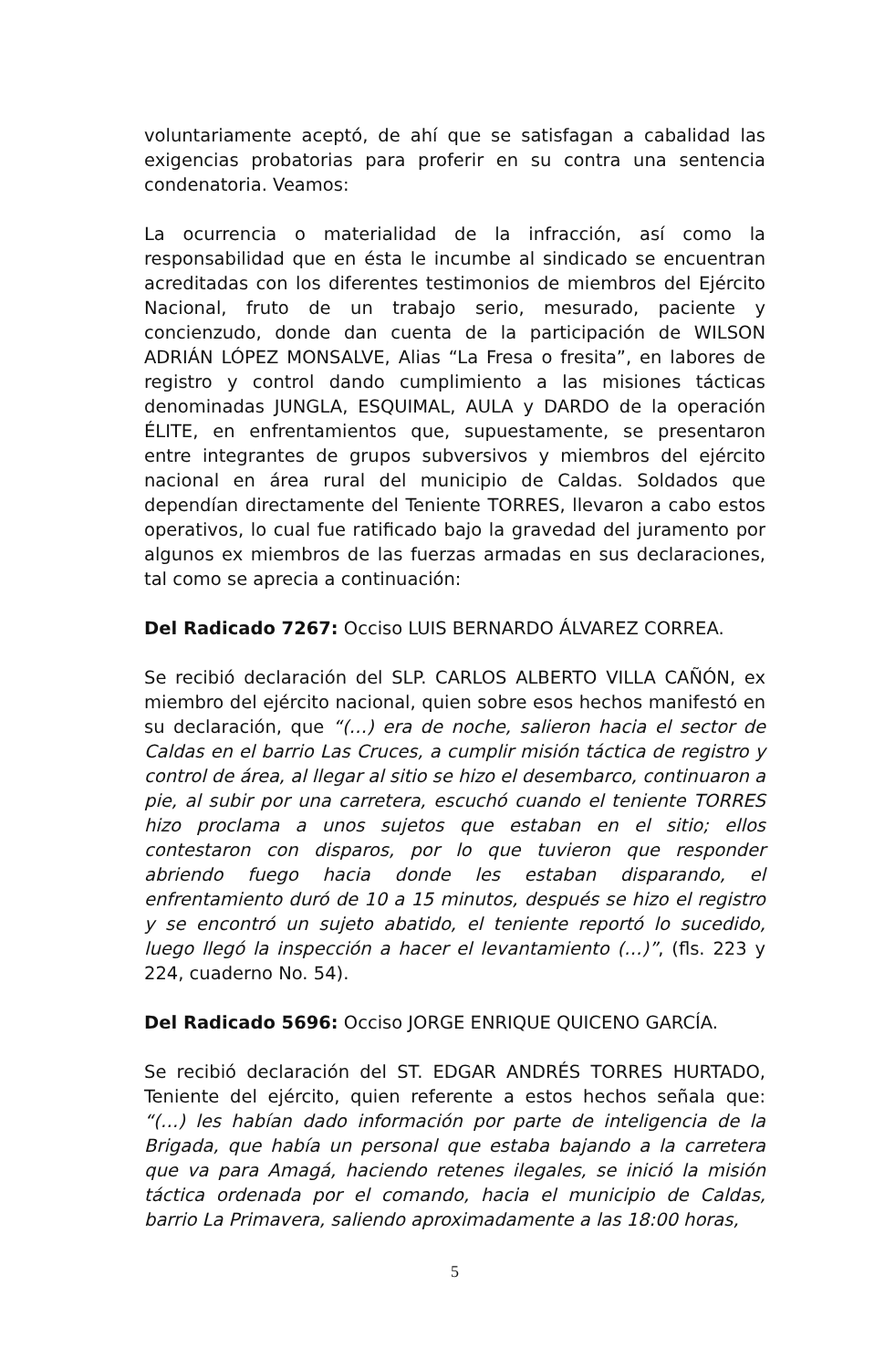voluntariamente aceptó, de ahí que se satisfagan a cabalidad las exigencias probatorias para proferir en su contra una sentencia condenatoria. Veamos:
La ocurrencia o materialidad de la infracción, así como la responsabilidad que en ésta le incumbe al sindicado se encuentran acreditadas con los diferentes testimonios de miembros del Ejército Nacional, fruto de un trabajo serio, mesurado, paciente y concienzudo, donde dan cuenta de la participación de WILSON ADRIÁN LÓPEZ MONSALVE, Alias “La Fresa o fresita”, en labores de registro y control dando cumplimiento a las misiones tácticas denominadas JUNGLA, ESQUIMAL, AULA y DARDO de la operación ÉLITE, en enfrentamientos que, supuestamente, se presentaron entre integrantes de grupos subversivos y miembros del ejército nacional en área rural del municipio de Caldas. Soldados que dependían directamente del Teniente TORRES, llevaron a cabo estos operativos, lo cual fue ratificado bajo la gravedad del juramento por algunos ex miembros de las fuerzas armadas en sus declaraciones, tal como se aprecia a continuación:
Del Radicado 7267: Occiso LUIS BERNARDO ÁLVAREZ CORREA.
Se recibió declaración del SLP. CARLOS ALBERTO VILLA CAÑÓN, ex miembro del ejército nacional, quien sobre esos hechos manifestó en su declaración, que “(…) era de noche, salieron hacia el sector de Caldas en el barrio Las Cruces, a cumplir misión táctica de registro y control de área, al llegar al sitio se hizo el desembarco, continuaron a pie, al subir por una carretera, escuchó cuando el teniente TORRES hizo proclama a unos sujetos que estaban en el sitio; ellos contestaron con disparos, por lo que tuvieron que responder abriendo fuego hacia donde les estaban disparando, el enfrentamiento duró de 10 a 15 minutos, después se hizo el registro y se encontró un sujeto abatido, el teniente reportó lo sucedido, luego llegó la inspección a hacer el levantamiento (…)”, (fls. 223 y 224, cuaderno No. 54).
Del Radicado 5696: Occiso JORGE ENRIQUE QUICENO GARCÍA.
Se recibió declaración del ST. EDGAR ANDRÉS TORRES HURTADO, Teniente del ejército, quien referente a estos hechos señala que: “(…) les habían dado información por parte de inteligencia de la Brigada, que había un personal que estaba bajando a la carretera que va para Amagá, haciendo retenes ilegales, se inició la misión táctica ordenada por el comando, hacia el municipio de Caldas, barrio La Primavera, saliendo aproximadamente a las 18:00 horas,
5